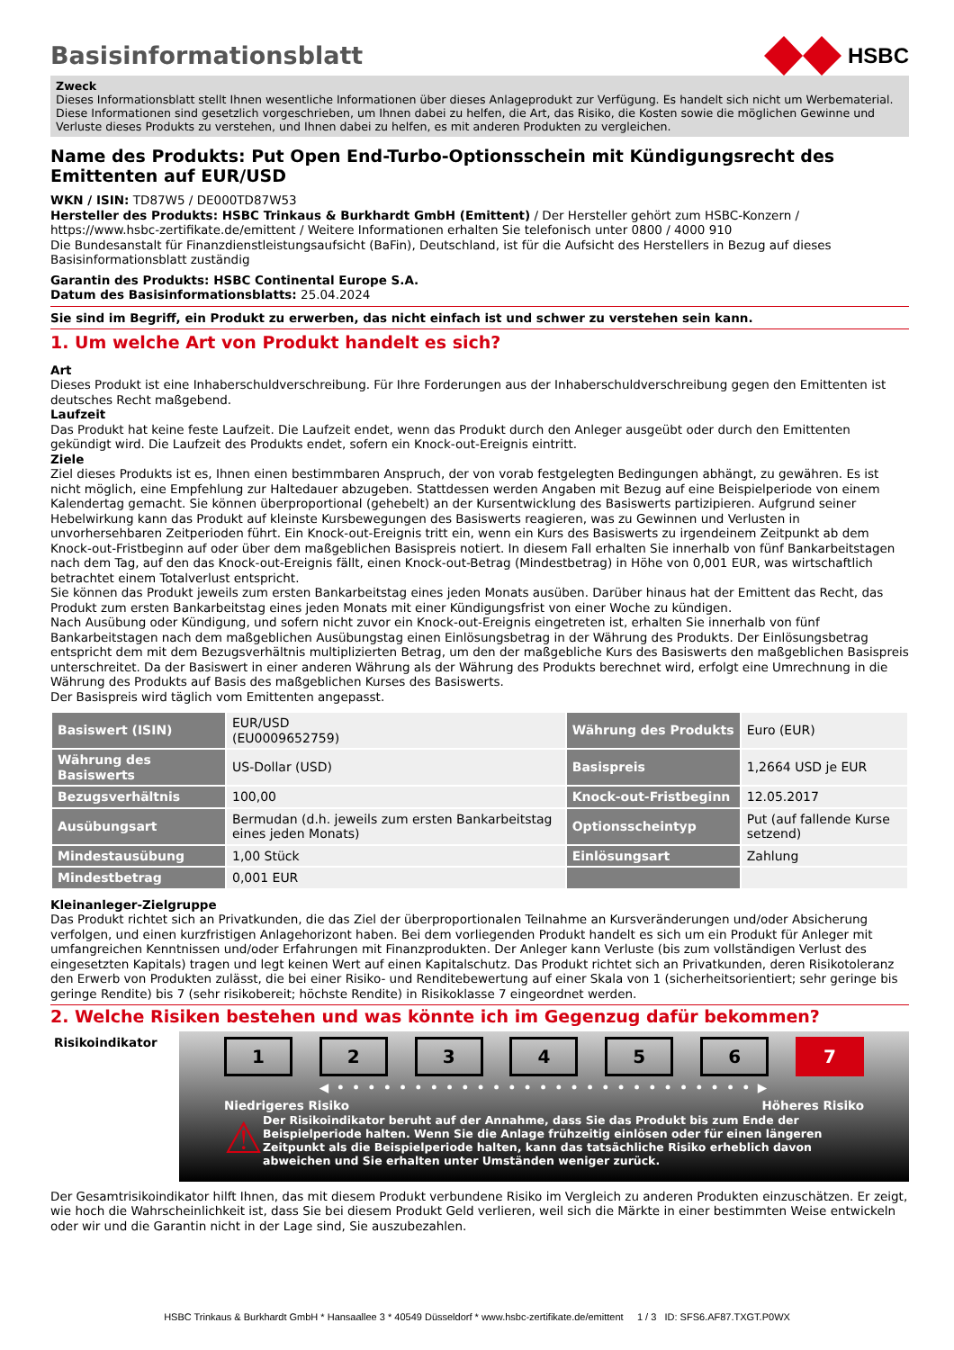Basisinformationsblatt
HSBC
Zweck
Dieses Informationsblatt stellt Ihnen wesentliche Informationen über dieses Anlageprodukt zur Verfügung. Es handelt sich nicht um Werbematerial. Diese Informationen sind gesetzlich vorgeschrieben, um Ihnen dabei zu helfen, die Art, das Risiko, die Kosten sowie die möglichen Gewinne und Verluste dieses Produkts zu verstehen, und Ihnen dabei zu helfen, es mit anderen Produkten zu vergleichen.
Name des Produkts: Put Open End-Turbo-Optionsschein mit Kündigungsrecht des Emittenten auf EUR/USD
WKN / ISIN: TD87W5 / DE000TD87W53
Hersteller des Produkts: HSBC Trinkaus & Burkhardt GmbH (Emittent) / Der Hersteller gehört zum HSBC-Konzern / https://www.hsbc-zertifikate.de/emittent / Weitere Informationen erhalten Sie telefonisch unter 0800 / 4000 910
Die Bundesanstalt für Finanzdienstleistungsaufsicht (BaFin), Deutschland, ist für die Aufsicht des Herstellers in Bezug auf dieses Basisinformationsblatt zuständig
Garantin des Produkts: HSBC Continental Europe S.A.
Datum des Basisinformationsblatts: 25.04.2024
Sie sind im Begriff, ein Produkt zu erwerben, das nicht einfach ist und schwer zu verstehen sein kann.
1. Um welche Art von Produkt handelt es sich?
Art
Dieses Produkt ist eine Inhaberschuldverschreibung. Für Ihre Forderungen aus der Inhaberschuldverschreibung gegen den Emittenten ist deutsches Recht maßgebend.
Laufzeit
Das Produkt hat keine feste Laufzeit. Die Laufzeit endet, wenn das Produkt durch den Anleger ausgeübt oder durch den Emittenten gekündigt wird. Die Laufzeit des Produkts endet, sofern ein Knock-out-Ereignis eintritt.
Ziele
Ziel dieses Produkts ist es, Ihnen einen bestimmbaren Anspruch, der von vorab festgelegten Bedingungen abhängt, zu gewähren. Es ist nicht möglich, eine Empfehlung zur Haltedauer abzugeben. Stattdessen werden Angaben mit Bezug auf eine Beispielperiode von einem Kalendertag gemacht. Sie können überproportional (gehebelt) an der Kursentwicklung des Basiswerts partizipieren. Aufgrund seiner Hebelwirkung kann das Produkt auf kleinste Kursbewegungen des Basiswerts reagieren, was zu Gewinnen und Verlusten in unvorhersehbaren Zeitperioden führt. Ein Knock-out-Ereignis tritt ein, wenn ein Kurs des Basiswerts zu irgendeinem Zeitpunkt ab dem Knock-out-Fristbeginn auf oder über dem maßgeblichen Basispreis notiert. In diesem Fall erhalten Sie innerhalb von fünf Bankarbeitstagen nach dem Tag, auf den das Knock-out-Ereignis fällt, einen Knock-out-Betrag (Mindestbetrag) in Höhe von 0,001 EUR, was wirtschaftlich betrachtet einem Totalverlust entspricht.
Sie können das Produkt jeweils zum ersten Bankarbeitstag eines jeden Monats ausüben. Darüber hinaus hat der Emittent das Recht, das Produkt zum ersten Bankarbeitstag eines jeden Monats mit einer Kündigungsfrist von einer Woche zu kündigen.
Nach Ausübung oder Kündigung, und sofern nicht zuvor ein Knock-out-Ereignis eingetreten ist, erhalten Sie innerhalb von fünf Bankarbeitstagen nach dem maßgeblichen Ausübungstag einen Einlösungsbetrag in der Währung des Produkts. Der Einlösungsbetrag entspricht dem mit dem Bezugsverhältnis multiplizierten Betrag, um den der maßgebliche Kurs des Basiswerts den maßgeblichen Basispreis unterschreitet. Da der Basiswert in einer anderen Währung als der Währung des Produkts berechnet wird, erfolgt eine Umrechnung in die Währung des Produkts auf Basis des maßgeblichen Kurses des Basiswerts.
Der Basispreis wird täglich vom Emittenten angepasst.
| Basiswert (ISIN) | EUR/USD (EU0009652759) | Währung des Produkts | Euro (EUR) |
| Währung des Basiswerts | US-Dollar (USD) | Basispreis | 1,2664 USD je EUR |
| Bezugsverhältnis | 100,00 | Knock-out-Fristbeginn | 12.05.2017 |
| Ausübungsart | Bermudan (d.h. jeweils zum ersten Bankarbeitstag eines jeden Monats) | Optionsscheintyp | Put (auf fallende Kurse setzend) |
| Mindestausübung | 1,00 Stück | Einlösungsart | Zahlung |
| Mindestbetrag | 0,001 EUR | | |
Kleinanleger-Zielgruppe
Das Produkt richtet sich an Privatkunden, die das Ziel der überproportionalen Teilnahme an Kursveränderungen und/oder Absicherung verfolgen, und einen kurzfristigen Anlagehorizont haben. Bei dem vorliegenden Produkt handelt es sich um ein Produkt für Anleger mit umfangreichen Kenntnissen und/oder Erfahrungen mit Finanzprodukten. Der Anleger kann Verluste (bis zum vollständigen Verlust des eingesetzten Kapitals) tragen und legt keinen Wert auf einen Kapitalschutz. Das Produkt richtet sich an Privatkunden, deren Risikotoleranz den Erwerb von Produkten zulässt, die bei einer Risiko- und Renditebewertung auf einer Skala von 1 (sicherheitsorientiert; sehr geringe bis geringe Rendite) bis 7 (sehr risikobereit; höchste Rendite) in Risikoklasse 7 eingeordnet werden.
2. Welche Risiken bestehen und was könnte ich im Gegenzug dafür bekommen?
Risikoindikator
1 2 3 4 5 6 7
◀ • • • • • • • • • • • • • • • • • • • • • • • • • • • ▶
Niedrigeres Risiko Höheres Risiko
⚠ Der Risikoindikator beruht auf der Annahme, dass Sie das Produkt bis zum Ende der Beispielperiode halten. Wenn Sie die Anlage frühzeitig einlösen oder für einen längeren Zeitpunkt als die Beispielperiode halten, kann das tatsächliche Risiko erheblich davon abweichen und Sie erhalten unter Umständen weniger zurück.
Der Gesamtrisikoindikator hilft Ihnen, das mit diesem Produkt verbundene Risiko im Vergleich zu anderen Produkten einzuschätzen. Er zeigt, wie hoch die Wahrscheinlichkeit ist, dass Sie bei diesem Produkt Geld verlieren, weil sich die Märkte in einer bestimmten Weise entwickeln oder wir und die Garantin nicht in der Lage sind, Sie auszubezahlen.
HSBC Trinkaus & Burkhardt GmbH * Hansaallee 3 * 40549 Düsseldorf * www.hsbc-zertifikate.de/emittent 1 / 3 ID: SFS6.AF87.TXGT.P0WX